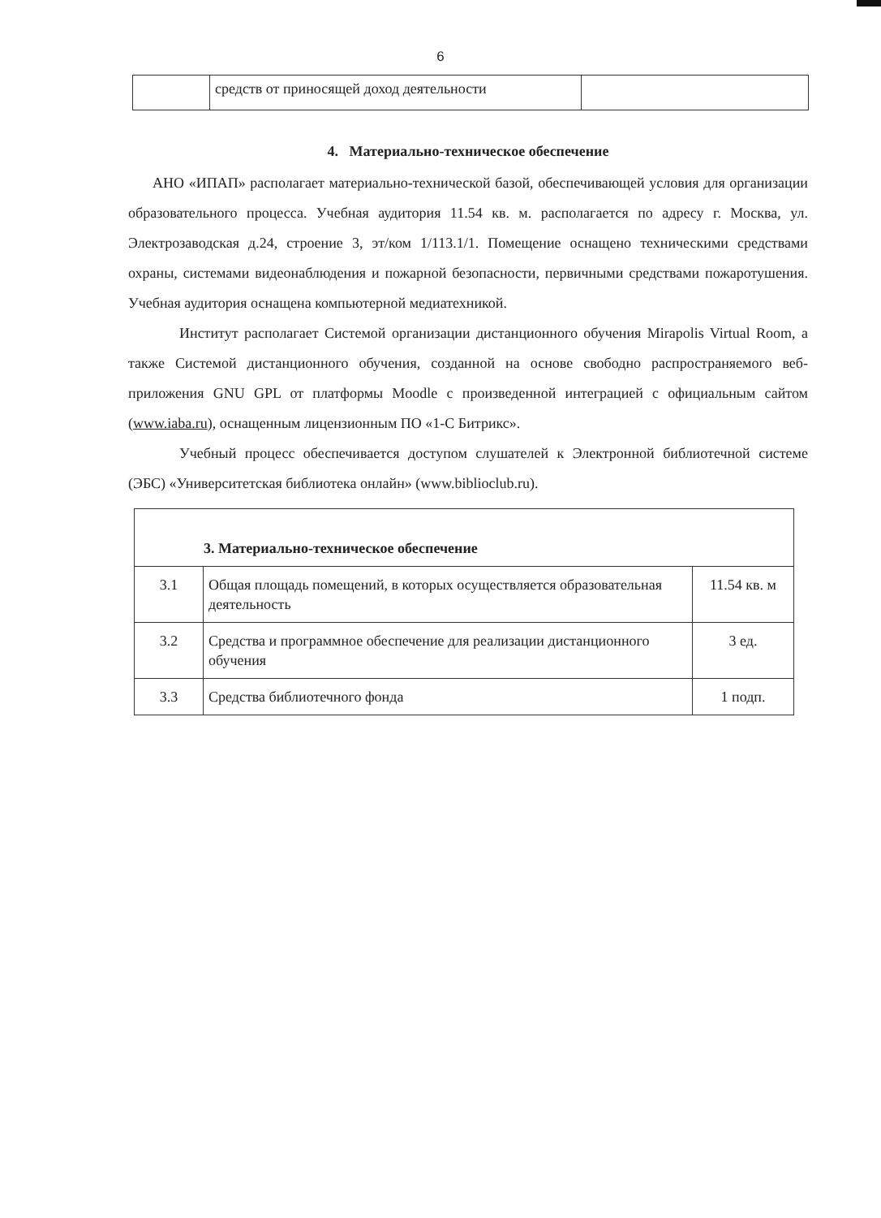6
| | средств от приносящей доход деятельности | |
4. Материально-техническое обеспечение
АНО «ИПАП» располагает материально-технической базой, обеспечивающей условия для организации образовательного процесса. Учебная аудитория 11.54 кв. м. располагается по адресу г. Москва, ул. Электрозаводская д.24, строение 3, эт/ком 1/113.1/1. Помещение оснащено техническими средствами охраны, системами видеонаблюдения и пожарной безопасности, первичными средствами пожаротушения. Учебная аудитория оснащена компьютерной медиатехникой.
Институт располагает Системой организации дистанционного обучения Mirapolis Virtual Room, а также Системой дистанционного обучения, созданной на основе свободно распространяемого веб-приложения GNU GPL от платформы Moodle с произведенной интеграцией с официальным сайтом (www.iaba.ru), оснащенным лицензионным ПО «1-С Битрикс».
Учебный процесс обеспечивается доступом слушателей к Электронной библиотечной системе (ЭБС) «Университетская библиотека онлайн» (www.biblioclub.ru).
| 3. Материально-техническое обеспечение | | |
| 3.1 | Общая площадь помещений, в которых осуществляется образовательная деятельность | 11.54 кв. м |
| 3.2 | Средства и программное обеспечение для реализации дистанционного обучения | 3 ед. |
| 3.3 | Средства библиотечного фонда | 1 подп. |